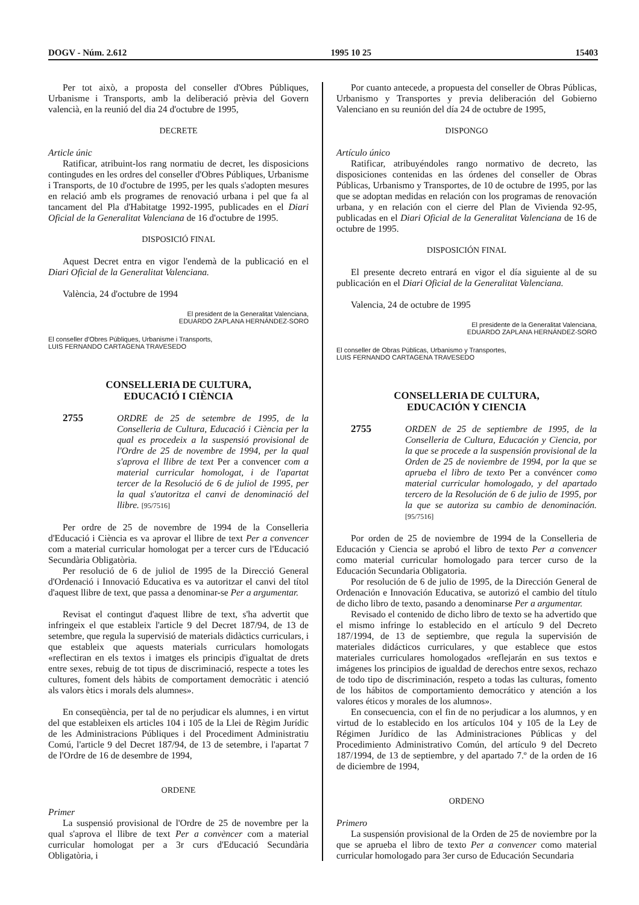DOGV - Núm. 2.612 1995 10 25 15403
Per tot això, a proposta del conseller d'Obres Públiques, Urbanisme i Transports, amb la deliberació prèvia del Govern valencià, en la reunió del dia 24 d'octubre de 1995,
DECRETE
Article únic
Ratificar, atribuint-los rang normatiu de decret, les disposicions contingudes en les ordres del conseller d'Obres Públiques, Urbanisme i Transports, de 10 d'octubre de 1995, per les quals s'adopten mesures en relació amb els programes de renovació urbana i pel que fa al tancament del Pla d'Habitatge 1992-1995, publicades en el Diari Oficial de la Generalitat Valenciana de 16 d'octubre de 1995.
DISPOSICIÓ FINAL
Aquest Decret entra en vigor l'endemà de la publicació en el Diari Oficial de la Generalitat Valenciana.
València, 24 d'octubre de 1994
El president de la Generalitat Valenciana,
EDUARDO ZAPLANA HERNÁNDEZ-SORO
El conseller d'Obres Públiques, Urbanisme i Transports,
LUIS FERNANDO CARTAGENA TRAVESEDO
CONSELLERIA DE CULTURA,
EDUCACIÓ I CIÈNCIA
2755 ORDRE de 25 de setembre de 1995, de la Conselleria de Cultura, Educació i Ciència per la qual es procedeix a la suspensió provisional de l'Ordre de 25 de novembre de 1994, per la qual s'aprova el llibre de text Per a convencer com a material curricular homologat, i de l'apartat tercer de la Resolució de 6 de juliol de 1995, per la qual s'autoritza el canvi de denominació del llibre. [95/7516]
Per ordre de 25 de novembre de 1994 de la Conselleria d'Educació i Ciència es va aprovar el llibre de text Per a convencer com a material curricular homologat per a tercer curs de l'Educació Secundària Obligatòria.
Per resolució de 6 de juliol de 1995 de la Direcció General d'Ordenació i Innovació Educativa es va autoritzar el canvi del títol d'aquest llibre de text, que passa a denominar-se Per a argumentar.
Revisat el contingut d'aquest llibre de text, s'ha advertit que infringeix el que estableix l'article 9 del Decret 187/94, de 13 de setembre, que regula la supervisió de materials didàctics curriculars, i que estableix que aquests materials curriculars homologats «reflectiran en els textos i imatges els principis d'igualtat de drets entre sexes, rebuig de tot tipus de discriminació, respecte a totes les cultures, foment dels hàbits de comportament democràtic i atenció als valors ètics i morals dels alumnes».
En conseqüència, per tal de no perjudicar els alumnes, i en virtut del que estableixen els articles 104 i 105 de la Llei de Règim Jurídic de les Administracions Públiques i del Procediment Administratiu Comú, l'article 9 del Decret 187/94, de 13 de setembre, i l'apartat 7 de l'Ordre de 16 de desembre de 1994,
ORDENE
Primer
La suspensió provisional de l'Ordre de 25 de novembre per la qual s'aprova el llibre de text Per a convèncer com a material curricular homologat per a 3r curs d'Educació Secundària Obligatòria, i
Por cuanto antecede, a propuesta del conseller de Obras Públicas, Urbanismo y Transportes y previa deliberación del Gobierno Valenciano en su reunión del día 24 de octubre de 1995,
DISPONGO
Artículo único
Ratificar, atribuyéndoles rango normativo de decreto, las disposiciones contenidas en las órdenes del conseller de Obras Públicas, Urbanismo y Transportes, de 10 de octubre de 1995, por las que se adoptan medidas en relación con los programas de renovación urbana, y en relación con el cierre del Plan de Vivienda 92-95, publicadas en el Diari Oficial de la Generalitat Valenciana de 16 de octubre de 1995.
DISPOSICIÓN FINAL
El presente decreto entrará en vigor el día siguiente al de su publicación en el Diari Oficial de la Generalitat Valenciana.
Valencia, 24 de octubre de 1995
El presidente de la Generalitat Valenciana,
EDUARDO ZAPLANA HERNÁNDEZ-SORO
El conseller de Obras Públicas, Urbanismo y Transportes,
LUIS FERNANDO CARTAGENA TRAVESEDO
CONSELLERIA DE CULTURA,
EDUCACIÓN Y CIENCIA
2755 ORDEN de 25 de septiembre de 1995, de la Conselleria de Cultura, Educación y Ciencia, por la que se procede a la suspensión provisional de la Orden de 25 de noviembre de 1994, por la que se aprueba el libro de texto Per a convéncer como material curricular homologado, y del apartado tercero de la Resolución de 6 de julio de 1995, por la que se autoriza su cambio de denominación. [95/7516]
Por orden de 25 de noviembre de 1994 de la Conselleria de Educación y Ciencia se aprobó el libro de texto Per a convencer como material curricular homologado para tercer curso de la Educación Secundaria Obligatoria.
Por resolución de 6 de julio de 1995, de la Dirección General de Ordenación e Innovación Educativa, se autorizó el cambio del título de dicho libro de texto, pasando a denominarse Per a argumentar.
Revisado el contenido de dicho libro de texto se ha advertido que el mismo infringe lo establecido en el artículo 9 del Decreto 187/1994, de 13 de septiembre, que regula la supervisión de materiales didácticos curriculares, y que establece que estos materiales curriculares homologados «reflejarán en sus textos e imágenes los principios de igualdad de derechos entre sexos, rechazo de todo tipo de discriminación, respeto a todas las culturas, fomento de los hábitos de comportamiento democrático y atención a los valores éticos y morales de los alumnos».
En consecuencia, con el fin de no perjudicar a los alumnos, y en virtud de lo establecido en los artículos 104 y 105 de la Ley de Régimen Jurídico de las Administraciones Públicas y del Procedimiento Administrativo Común, del artículo 9 del Decreto 187/1994, de 13 de septiembre, y del apartado 7.º de la orden de 16 de diciembre de 1994,
ORDENO
Primero
La suspensión provisional de la Orden de 25 de noviembre por la que se aprueba el libro de texto Per a convencer como material curricular homologado para 3er curso de Educación Secundaria